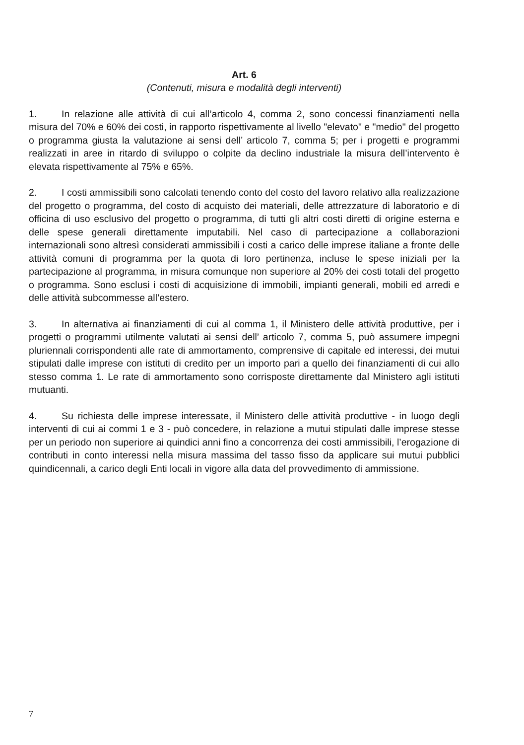Art. 6
(Contenuti, misura e modalità degli interventi)
1. In relazione alle attività di cui all’articolo 4, comma 2, sono concessi finanziamenti nella misura del 70% e 60% dei costi, in rapporto rispettivamente al livello "elevato" e "medio" del progetto o programma giusta la valutazione ai sensi dell’ articolo 7, comma 5; per i progetti e programmi realizzati in aree in ritardo di sviluppo o colpite da declino industriale la misura dell’intervento è elevata rispettivamente al 75% e 65%.
2. I costi ammissibili sono calcolati tenendo conto del costo del lavoro relativo alla realizzazione del progetto o programma, del costo di acquisto dei materiali, delle attrezzature di laboratorio e di officina di uso esclusivo del progetto o programma, di tutti gli altri costi diretti di origine esterna e delle spese generali direttamente imputabili. Nel caso di partecipazione a collaborazioni internazionali sono altresì considerati ammissibili i costi a carico delle imprese italiane a fronte delle attività comuni di programma per la quota di loro pertinenza, incluse le spese iniziali per la partecipazione al programma, in misura comunque non superiore al 20% dei costi totali del progetto o programma. Sono esclusi i costi di acquisizione di immobili, impianti generali, mobili ed arredi e delle attività subcommesse all’estero.
3. In alternativa ai finanziamenti di cui al comma 1, il Ministero delle attività produttive, per i progetti o programmi utilmente valutati ai sensi dell’ articolo 7, comma 5, può assumere impegni pluriennali corrispondenti alle rate di ammortamento, comprensive di capitale ed interessi, dei mutui stipulati dalle imprese con istituti di credito per un importo pari a quello dei finanziamenti di cui allo stesso comma 1. Le rate di ammortamento sono corrisposte direttamente dal Ministero agli istituti mutuanti.
4. Su richiesta delle imprese interessate, il Ministero delle attività produttive - in luogo degli interventi di cui ai commi 1 e 3 - può concedere, in relazione a mutui stipulati dalle imprese stesse per un periodo non superiore ai quindici anni fino a concorrenza dei costi ammissibili, l’erogazione di contributi in conto interessi nella misura massima del tasso fisso da applicare sui mutui pubblici quindicennali, a carico degli Enti locali in vigore alla data del provvedimento di ammissione.
7